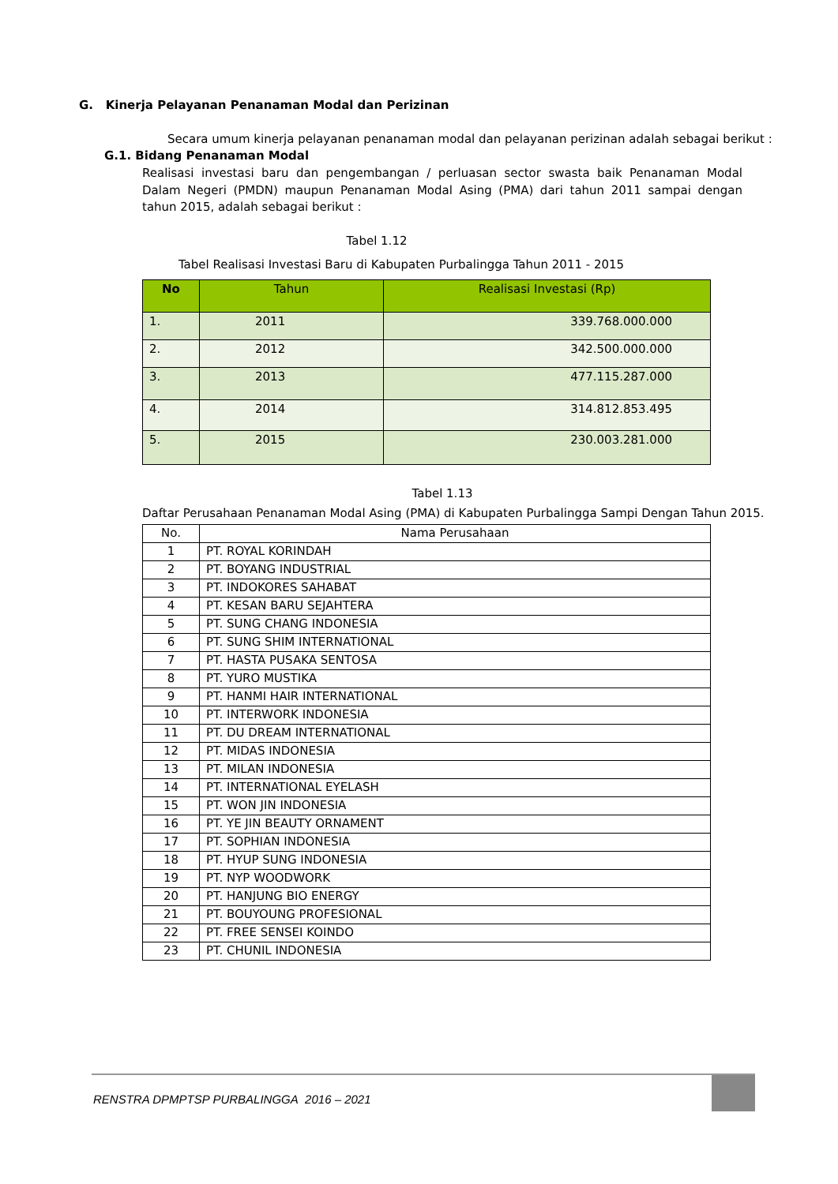G. Kinerja Pelayanan Penanaman Modal dan Perizinan
Secara umum kinerja pelayanan penanaman modal dan pelayanan perizinan adalah sebagai berikut :
G.1. Bidang Penanaman Modal
Realisasi investasi baru dan pengembangan / perluasan sector swasta baik Penanaman Modal Dalam Negeri (PMDN) maupun Penanaman Modal Asing (PMA) dari tahun 2011 sampai dengan tahun 2015, adalah sebagai berikut :
Tabel 1.12
Tabel Realisasi Investasi Baru di Kabupaten Purbalingga Tahun 2011 - 2015
| No | Tahun | Realisasi Investasi (Rp) |
| --- | --- | --- |
| 1. | 2011 | 339.768.000.000 |
| 2. | 2012 | 342.500.000.000 |
| 3. | 2013 | 477.115.287.000 |
| 4. | 2014 | 314.812.853.495 |
| 5. | 2015 | 230.003.281.000 |
Tabel 1.13
Daftar Perusahaan Penanaman Modal Asing (PMA) di Kabupaten Purbalingga Sampi Dengan Tahun 2015.
| No. | Nama Perusahaan |
| --- | --- |
| 1 | PT. ROYAL KORINDAH |
| 2 | PT. BOYANG INDUSTRIAL |
| 3 | PT. INDOKORES SAHABAT |
| 4 | PT. KESAN BARU SEJAHTERA |
| 5 | PT. SUNG CHANG INDONESIA |
| 6 | PT. SUNG SHIM INTERNATIONAL |
| 7 | PT. HASTA PUSAKA SENTOSA |
| 8 | PT. YURO MUSTIKA |
| 9 | PT. HANMI HAIR INTERNATIONAL |
| 10 | PT. INTERWORK INDONESIA |
| 11 | PT. DU DREAM INTERNATIONAL |
| 12 | PT. MIDAS INDONESIA |
| 13 | PT. MILAN INDONESIA |
| 14 | PT. INTERNATIONAL EYELASH |
| 15 | PT. WON JIN INDONESIA |
| 16 | PT. YE JIN BEAUTY ORNAMENT |
| 17 | PT. SOPHIAN INDONESIA |
| 18 | PT. HYUP SUNG INDONESIA |
| 19 | PT. NYP WOODWORK |
| 20 | PT. HANJUNG BIO ENERGY |
| 21 | PT. BOUYOUNG PROFESIONAL |
| 22 | PT. FREE SENSEI KOINDO |
| 23 | PT. CHUNIL INDONESIA |
RENSTRA DPMPTSP PURBALINGGA 2016 – 2021